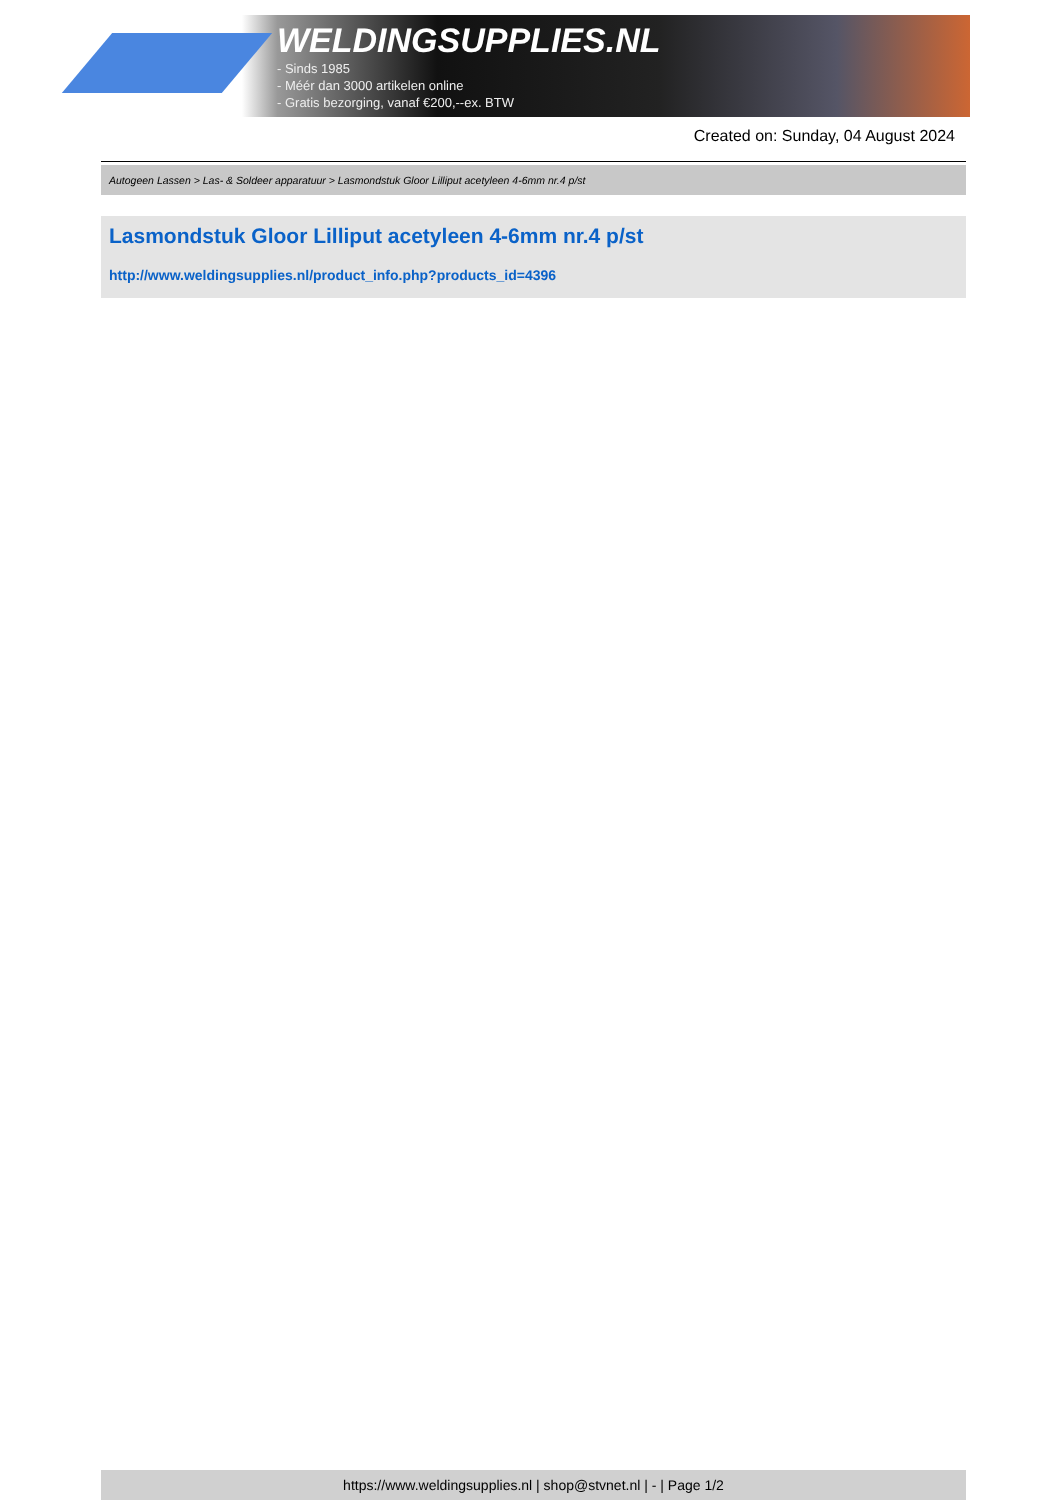WELDINGSUPPLIES.NL
- Sinds 1985
- Méér dan 3000 artikelen online
- Gratis bezorging, vanaf €200,--ex. BTW
Created on: Sunday, 04 August 2024
Autogeen Lassen > Las- & Soldeer apparatuur > Lasmondstuk Gloor Lilliput acetyleen 4-6mm nr.4 p/st
Lasmondstuk Gloor Lilliput acetyleen 4-6mm nr.4 p/st
http://www.weldingsupplies.nl/product_info.php?products_id=4396
https://www.weldingsupplies.nl | shop@stvnet.nl | - | Page 1/2